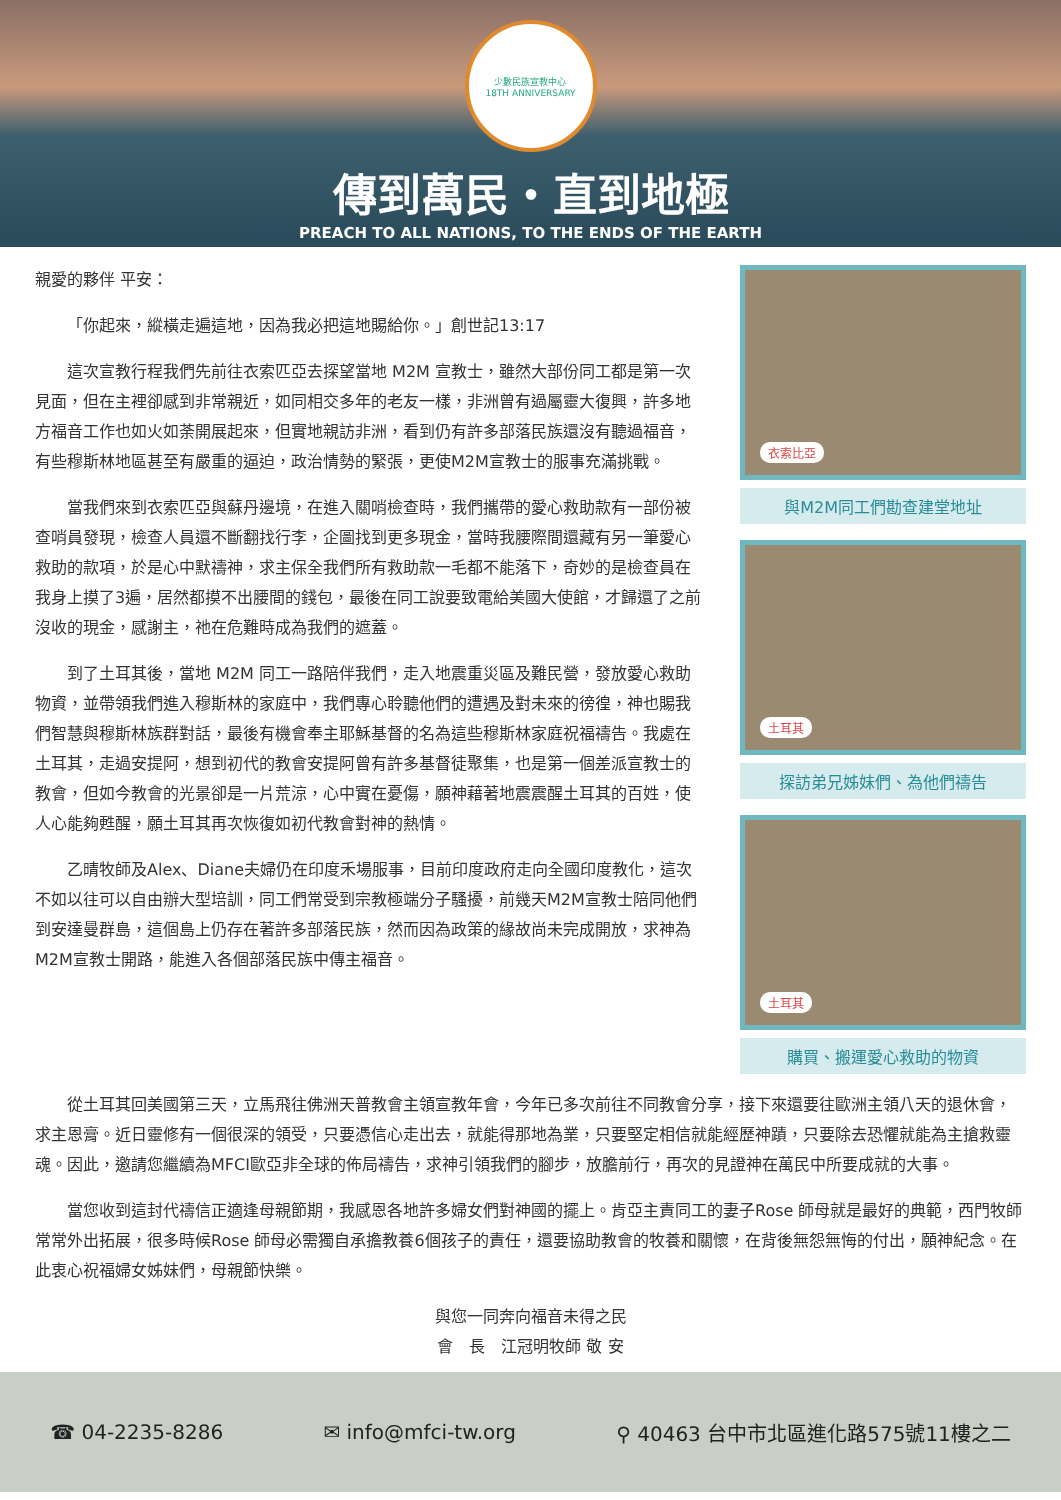少數民族宣教中心
18TH ANNIVERSARY
傳到萬民・直到地極
PREACH TO ALL NATIONS, TO THE ENDS OF THE EARTH
親愛的夥伴 平安：
「你起來，縱橫走遍這地，因為我必把這地賜給你。」創世記13:17
這次宣教行程我們先前往衣索匹亞去探望當地 M2M 宣教士，雖然大部份同工都是第一次見面，但在主裡卻感到非常親近，如同相交多年的老友一樣，非洲曾有過屬靈大復興，許多地方福音工作也如火如荼開展起來，但實地親訪非洲，看到仍有許多部落民族還沒有聽過福音，有些穆斯林地區甚至有嚴重的逼迫，政治情勢的緊張，更使M2M宣教士的服事充滿挑戰。
當我們來到衣索匹亞與蘇丹邊境，在進入關哨檢查時，我們攜帶的愛心救助款有一部份被查哨員發現，檢查人員還不斷翻找行李，企圖找到更多現金，當時我腰際間還藏有另一筆愛心救助的款項，於是心中默禱神，求主保全我們所有救助款一毛都不能落下，奇妙的是檢查員在我身上摸了3遍，居然都摸不出腰間的錢包，最後在同工說要致電給美國大使館，才歸還了之前沒收的現金，感謝主，祂在危難時成為我們的遮蓋。
到了土耳其後，當地 M2M 同工一路陪伴我們，走入地震重災區及難民營，發放愛心救助物資，並帶領我們進入穆斯林的家庭中，我們專心聆聽他們的遭遇及對未來的徬徨，神也賜我們智慧與穆斯林族群對話，最後有機會奉主耶穌基督的名為這些穆斯林家庭祝福禱告。我處在土耳其，走過安提阿，想到初代的教會安提阿曾有許多基督徒聚集，也是第一個差派宣教士的教會，但如今教會的光景卻是一片荒涼，心中實在憂傷，願神藉著地震震醒土耳其的百姓，使人心能夠甦醒，願土耳其再次恢復如初代教會對神的熱情。
乙晴牧師及Alex、Diane夫婦仍在印度禾場服事，目前印度政府走向全國印度教化，這次不如以往可以自由辦大型培訓，同工們常受到宗教極端分子騷擾，前幾天M2M宣教士陪同他們到安達曼群島，這個島上仍存在著許多部落民族，然而因為政策的緣故尚未完成開放，求神為M2M宣教士開路，能進入各個部落民族中傳主福音。
衣索比亞
與M2M同工們勘查建堂地址
土耳其
探訪弟兄姊妹們、為他們禱告
土耳其
購買、搬運愛心救助的物資
從土耳其回美國第三天，立馬飛往佛洲天普教會主領宣教年會，今年已多次前往不同教會分享，接下來還要往歐洲主領八天的退休會，求主恩膏。近日靈修有一個很深的領受，只要憑信心走出去，就能得那地為業，只要堅定相信就能經歷神蹟，只要除去恐懼就能為主搶救靈魂。因此，邀請您繼續為MFCI歐亞非全球的佈局禱告，求神引領我們的腳步，放膽前行，再次的見證神在萬民中所要成就的大事。
當您收到這封代禱信正適逢母親節期，我感恩各地許多婦女們對神國的擺上。肯亞主責同工的妻子Rose 師母就是最好的典範，西門牧師常常外出拓展，很多時候Rose 師母必需獨自承擔教養6個孩子的責任，還要協助教會的牧養和關懷，在背後無怨無悔的付出，願神紀念。在此衷心祝福婦女姊妹們，母親節快樂。
與您一同奔向福音未得之民
會　長　江冠明牧師 敬 安
☎ 04-2235-8286 ✉ info@mfci-tw.org ⚲ 40463 台中市北區進化路575號11樓之二